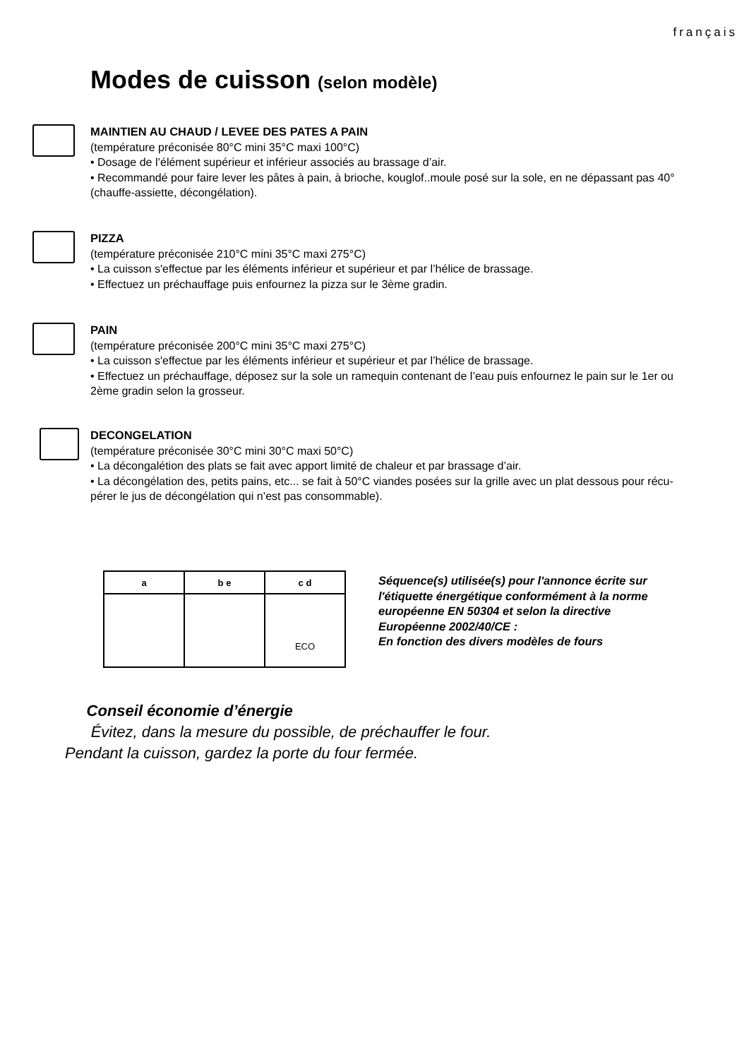français
Modes de cuisson (selon modèle)
MAINTIEN AU CHAUD / LEVEE DES PATES A PAIN
(température préconisée 80°C mini 35°C maxi 100°C)
• Dosage de l’élément supérieur et inférieur associés au brassage d’air.
• Recommandé pour faire lever les pâtes à pain, à brioche, kouglof..moule posé sur la sole, en ne dépassant pas 40° (chauffe-assiette, décongélation).
PIZZA
(température préconisée 210°C mini 35°C maxi 275°C)
• La cuisson s'effectue par les éléments inférieur et supérieur et par l’hélice de brassage.
• Effectuez un préchauffage puis enfournez la pizza sur le 3ème gradin.
PAIN
(température préconisée 200°C mini 35°C maxi 275°C)
• La cuisson s'effectue par les éléments inférieur et supérieur et par l’hélice de brassage.
• Effectuez un préchauffage, déposez sur la sole un ramequin contenant de l’eau puis enfournez le pain sur le 1er ou 2ème gradin selon la grosseur.
DECONGELATION
(température préconisée 30°C mini 30°C maxi 50°C)
• La décongalétion des plats se fait avec apport limité de chaleur et par brassage d’air.
• La décongélation des, petits pains, etc... se fait à 50°C viandes posées sur la grille avec un plat dessous pour récu-pérer le jus de décongélation qui n’est pas consommable).
| a | b e | c d |
| --- | --- | --- |
| | | ECO |
Séquence(s) utilisée(s) pour l'annonce écrite sur
l'étiquette énergétique conformément à la norme
européenne EN 50304 et selon la directive
Européenne 2002/40/CE :
En fonction des divers modèles de fours
Conseil économie d’énergie
Évitez, dans la mesure du possible, de préchauffer le four.
Pendant la cuisson, gardez la porte du four fermée.